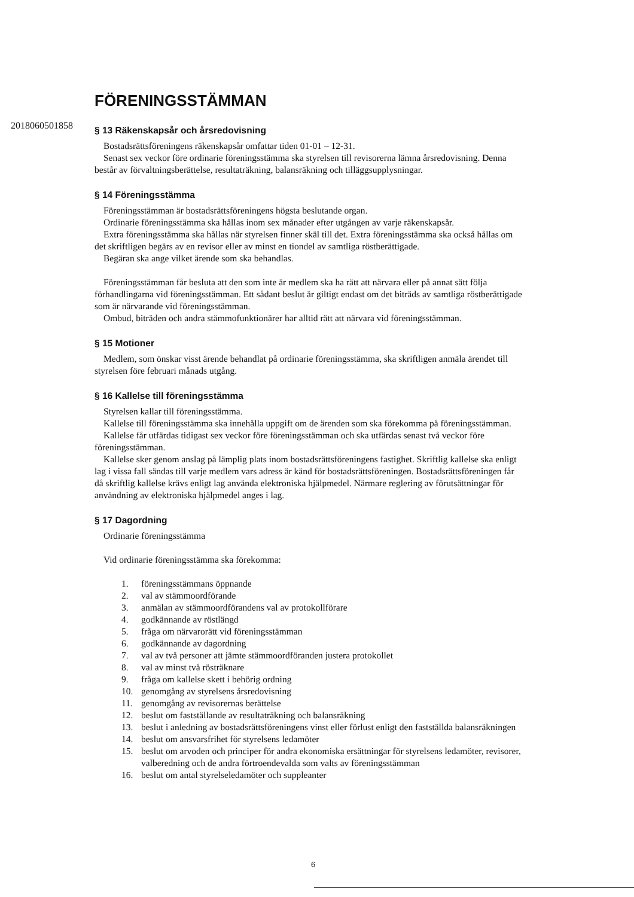2018060501858
FÖRENINGSSTÄMMAN
§ 13 Räkenskapsår och årsredovisning
Bostadsrättsföreningens räkenskapsår omfattar tiden 01-01 – 12-31.
Senast sex veckor före ordinarie föreningsstämma ska styrelsen till revisorerna lämna årsredovisning. Denna består av förvaltningsberättelse, resultaträkning, balansräkning och tilläggsupplysningar.
§ 14 Föreningsstämma
Föreningsstämman är bostadsrättsföreningens högsta beslutande organ.
Ordinarie föreningsstämma ska hållas inom sex månader efter utgången av varje räkenskapsår.
Extra föreningsstämma ska hållas när styrelsen finner skäl till det. Extra föreningsstämma ska också hållas om det skriftligen begärs av en revisor eller av minst en tiondel av samtliga röstberättigade.
Begäran ska ange vilket ärende som ska behandlas.
Föreningsstämman får besluta att den som inte är medlem ska ha rätt att närvara eller på annat sätt följa förhandlingarna vid föreningsstämman. Ett sådant beslut är giltigt endast om det biträds av samtliga röstberättigade som är närvarande vid föreningsstämman.
Ombud, biträden och andra stämmofunktionärer har alltid rätt att närvara vid föreningsstämman.
§ 15 Motioner
Medlem, som önskar visst ärende behandlat på ordinarie föreningsstämma, ska skriftligen anmäla ärendet till styrelsen före februari månads utgång.
§ 16 Kallelse till föreningsstämma
Styrelsen kallar till föreningsstämma.
Kallelse till föreningsstämma ska innehålla uppgift om de ärenden som ska förekomma på föreningsstämman.
Kallelse får utfärdas tidigast sex veckor före föreningsstämman och ska utfärdas senast två veckor före föreningsstämman.
Kallelse sker genom anslag på lämplig plats inom bostadsrättsföreningens fastighet. Skriftlig kallelse ska enligt lag i vissa fall sändas till varje medlem vars adress är känd för bostadsrättsföreningen. Bostadsrättsföreningen får då skriftlig kallelse krävs enligt lag använda elektroniska hjälpmedel. Närmare reglering av förutsättningar för användning av elektroniska hjälpmedel anges i lag.
§ 17 Dagordning
Ordinarie föreningsstämma
Vid ordinarie föreningsstämma ska förekomma:
1. föreningsstämmans öppnande
2. val av stämmoordförande
3. anmälan av stämmoordförandens val av protokollförare
4. godkännande av röstlängd
5. fråga om närvarorätt vid föreningsstämman
6. godkännande av dagordning
7. val av två personer att jämte stämmoordföranden justera protokollet
8. val av minst två rösträknare
9. fråga om kallelse skett i behörig ordning
10. genomgång av styrelsens årsredovisning
11. genomgång av revisorernas berättelse
12. beslut om fastställande av resultaträkning och balansräkning
13. beslut i anledning av bostadsrättsföreningens vinst eller förlust enligt den fastställda balansräkningen
14. beslut om ansvarsfrihet för styrelsens ledamöter
15. beslut om arvoden och principer för andra ekonomiska ersättningar för styrelsens ledamöter, revisorer, valberedning och de andra förtroendevalda som valts av föreningsstämman
16. beslut om antal styrelseledamöter och suppleanter
6